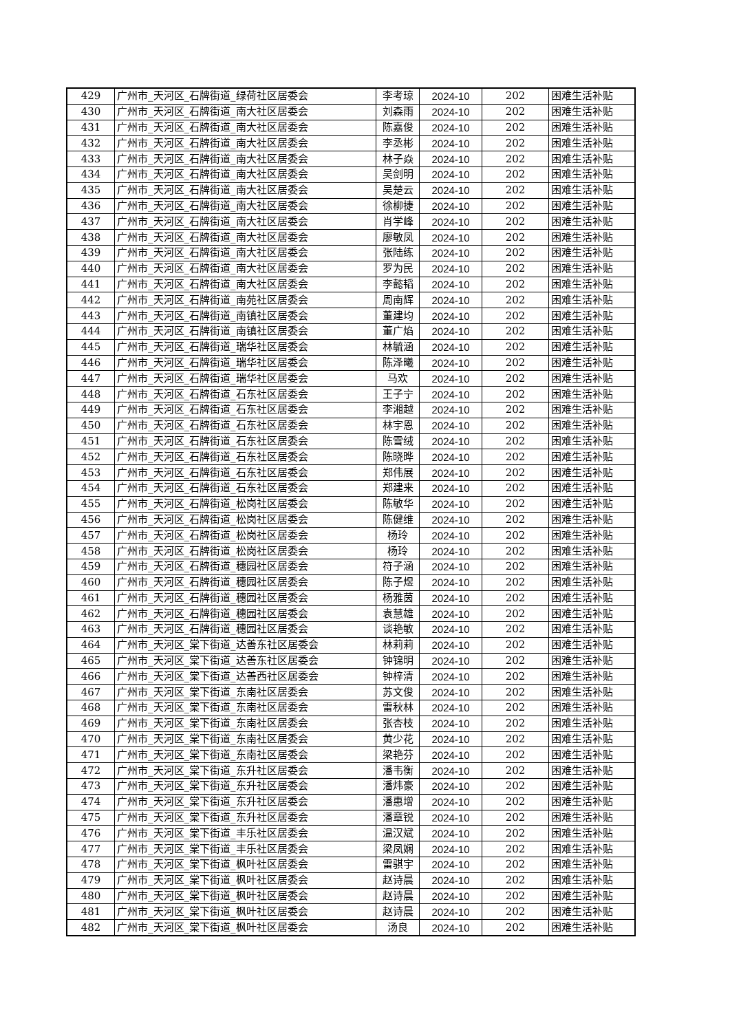| 429 | 广州市_天河区_石牌街道_绿荷社区居委会 | 李考琼 | 2024-10 | 202 | 困难生活补贴 |
| 430 | 广州市_天河区_石牌街道_南大社区居委会 | 刘森雨 | 2024-10 | 202 | 困难生活补贴 |
| 431 | 广州市_天河区_石牌街道_南大社区居委会 | 陈嘉俊 | 2024-10 | 202 | 困难生活补贴 |
| 432 | 广州市_天河区_石牌街道_南大社区居委会 | 李丞彬 | 2024-10 | 202 | 困难生活补贴 |
| 433 | 广州市_天河区_石牌街道_南大社区居委会 | 林子焱 | 2024-10 | 202 | 困难生活补贴 |
| 434 | 广州市_天河区_石牌街道_南大社区居委会 | 吴剑明 | 2024-10 | 202 | 困难生活补贴 |
| 435 | 广州市_天河区_石牌街道_南大社区居委会 | 吴楚云 | 2024-10 | 202 | 困难生活补贴 |
| 436 | 广州市_天河区_石牌街道_南大社区居委会 | 徐柳捷 | 2024-10 | 202 | 困难生活补贴 |
| 437 | 广州市_天河区_石牌街道_南大社区居委会 | 肖学峰 | 2024-10 | 202 | 困难生活补贴 |
| 438 | 广州市_天河区_石牌街道_南大社区居委会 | 廖敏凤 | 2024-10 | 202 | 困难生活补贴 |
| 439 | 广州市_天河区_石牌街道_南大社区居委会 | 张陆练 | 2024-10 | 202 | 困难生活补贴 |
| 440 | 广州市_天河区_石牌街道_南大社区居委会 | 罗为民 | 2024-10 | 202 | 困难生活补贴 |
| 441 | 广州市_天河区_石牌街道_南大社区居委会 | 李懿韬 | 2024-10 | 202 | 困难生活补贴 |
| 442 | 广州市_天河区_石牌街道_南苑社区居委会 | 周南辉 | 2024-10 | 202 | 困难生活补贴 |
| 443 | 广州市_天河区_石牌街道_南镇社区居委会 | 董建均 | 2024-10 | 202 | 困难生活补贴 |
| 444 | 广州市_天河区_石牌街道_南镇社区居委会 | 董广焰 | 2024-10 | 202 | 困难生活补贴 |
| 445 | 广州市_天河区_石牌街道_瑞华社区居委会 | 林毓涵 | 2024-10 | 202 | 困难生活补贴 |
| 446 | 广州市_天河区_石牌街道_瑞华社区居委会 | 陈泽曦 | 2024-10 | 202 | 困难生活补贴 |
| 447 | 广州市_天河区_石牌街道_瑞华社区居委会 | 马欢 | 2024-10 | 202 | 困难生活补贴 |
| 448 | 广州市_天河区_石牌街道_石东社区居委会 | 王子宁 | 2024-10 | 202 | 困难生活补贴 |
| 449 | 广州市_天河区_石牌街道_石东社区居委会 | 李湘越 | 2024-10 | 202 | 困难生活补贴 |
| 450 | 广州市_天河区_石牌街道_石东社区居委会 | 林宇恩 | 2024-10 | 202 | 困难生活补贴 |
| 451 | 广州市_天河区_石牌街道_石东社区居委会 | 陈雪绒 | 2024-10 | 202 | 困难生活补贴 |
| 452 | 广州市_天河区_石牌街道_石东社区居委会 | 陈晓晔 | 2024-10 | 202 | 困难生活补贴 |
| 453 | 广州市_天河区_石牌街道_石东社区居委会 | 郑伟展 | 2024-10 | 202 | 困难生活补贴 |
| 454 | 广州市_天河区_石牌街道_石东社区居委会 | 郑建来 | 2024-10 | 202 | 困难生活补贴 |
| 455 | 广州市_天河区_石牌街道_松岗社区居委会 | 陈敏华 | 2024-10 | 202 | 困难生活补贴 |
| 456 | 广州市_天河区_石牌街道_松岗社区居委会 | 陈健维 | 2024-10 | 202 | 困难生活补贴 |
| 457 | 广州市_天河区_石牌街道_松岗社区居委会 | 杨玲 | 2024-10 | 202 | 困难生活补贴 |
| 458 | 广州市_天河区_石牌街道_松岗社区居委会 | 杨玲 | 2024-10 | 202 | 困难生活补贴 |
| 459 | 广州市_天河区_石牌街道_穗园社区居委会 | 符子涵 | 2024-10 | 202 | 困难生活补贴 |
| 460 | 广州市_天河区_石牌街道_穗园社区居委会 | 陈子煜 | 2024-10 | 202 | 困难生活补贴 |
| 461 | 广州市_天河区_石牌街道_穗园社区居委会 | 杨雅茵 | 2024-10 | 202 | 困难生活补贴 |
| 462 | 广州市_天河区_石牌街道_穗园社区居委会 | 袁慧雄 | 2024-10 | 202 | 困难生活补贴 |
| 463 | 广州市_天河区_石牌街道_穗园社区居委会 | 谈艳敏 | 2024-10 | 202 | 困难生活补贴 |
| 464 | 广州市_天河区_棠下街道_达善东社区居委会 | 林莉莉 | 2024-10 | 202 | 困难生活补贴 |
| 465 | 广州市_天河区_棠下街道_达善东社区居委会 | 钟锦明 | 2024-10 | 202 | 困难生活补贴 |
| 466 | 广州市_天河区_棠下街道_达善西社区居委会 | 钟梓清 | 2024-10 | 202 | 困难生活补贴 |
| 467 | 广州市_天河区_棠下街道_东南社区居委会 | 苏文俊 | 2024-10 | 202 | 困难生活补贴 |
| 468 | 广州市_天河区_棠下街道_东南社区居委会 | 雷秋林 | 2024-10 | 202 | 困难生活补贴 |
| 469 | 广州市_天河区_棠下街道_东南社区居委会 | 张杏枝 | 2024-10 | 202 | 困难生活补贴 |
| 470 | 广州市_天河区_棠下街道_东南社区居委会 | 黄少花 | 2024-10 | 202 | 困难生活补贴 |
| 471 | 广州市_天河区_棠下街道_东南社区居委会 | 梁艳芬 | 2024-10 | 202 | 困难生活补贴 |
| 472 | 广州市_天河区_棠下街道_东升社区居委会 | 潘韦衡 | 2024-10 | 202 | 困难生活补贴 |
| 473 | 广州市_天河区_棠下街道_东升社区居委会 | 潘炜豪 | 2024-10 | 202 | 困难生活补贴 |
| 474 | 广州市_天河区_棠下街道_东升社区居委会 | 潘惠增 | 2024-10 | 202 | 困难生活补贴 |
| 475 | 广州市_天河区_棠下街道_东升社区居委会 | 潘章锐 | 2024-10 | 202 | 困难生活补贴 |
| 476 | 广州市_天河区_棠下街道_丰乐社区居委会 | 温汉斌 | 2024-10 | 202 | 困难生活补贴 |
| 477 | 广州市_天河区_棠下街道_丰乐社区居委会 | 梁凤娴 | 2024-10 | 202 | 困难生活补贴 |
| 478 | 广州市_天河区_棠下街道_枫叶社区居委会 | 雷骐宇 | 2024-10 | 202 | 困难生活补贴 |
| 479 | 广州市_天河区_棠下街道_枫叶社区居委会 | 赵诗晨 | 2024-10 | 202 | 困难生活补贴 |
| 480 | 广州市_天河区_棠下街道_枫叶社区居委会 | 赵诗晨 | 2024-10 | 202 | 困难生活补贴 |
| 481 | 广州市_天河区_棠下街道_枫叶社区居委会 | 赵诗晨 | 2024-10 | 202 | 困难生活补贴 |
| 482 | 广州市_天河区_棠下街道_枫叶社区居委会 | 汤良 | 2024-10 | 202 | 困难生活补贴 |